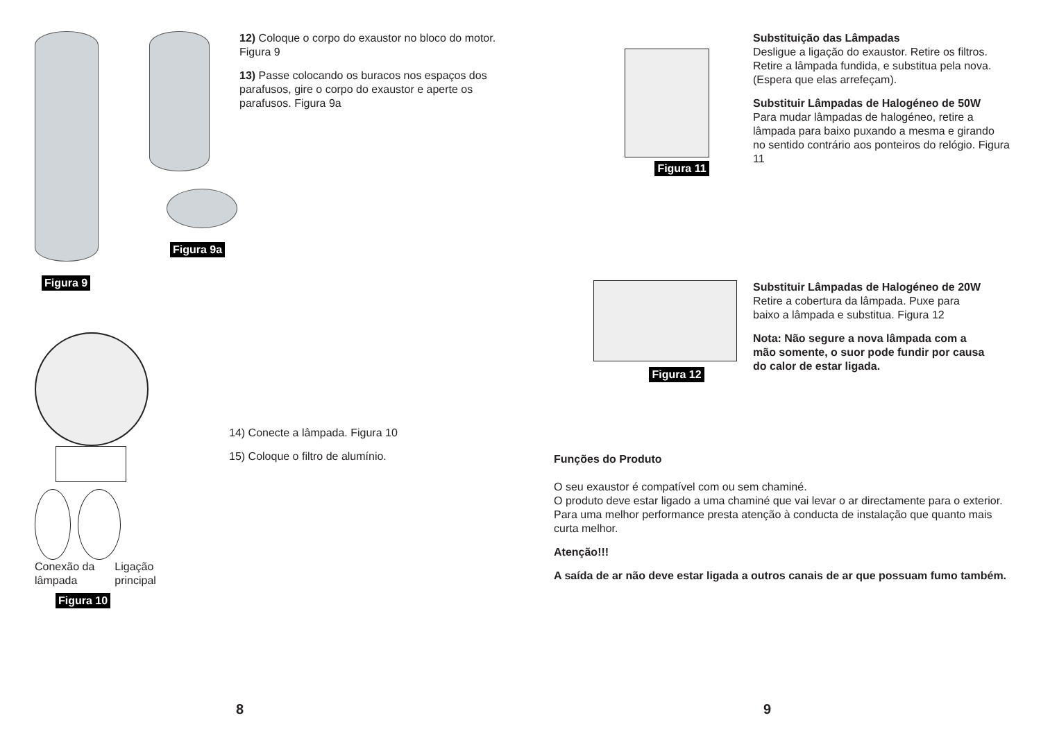Figura 9 Figura 9a
12) Coloque o corpo do exaustor no bloco do motor. Figura 9
13) Passe colocando os buracos nos espaços dos parafusos, gire o corpo do exaustor e aperte os parafusos. Figura 9a
Conexão da lâmpada Ligação principal
Figura 10
14) Conecte a lâmpada. Figura 10
15) Coloque o filtro de alumínio.
8
Figura 11
Substituição das Lâmpadas
Desligue a ligação do exaustor. Retire os filtros. Retire a lâmpada fundida, e substitua pela nova. (Espera que elas arrefeçam).
Substituir Lâmpadas de Halogéneo de 50W
Para mudar lâmpadas de halogéneo, retire a lâmpada para baixo puxando a mesma e girando no sentido contrário aos ponteiros do relógio. Figura 11
Figura 12
Substituir Lâmpadas de Halogéneo de 20W
Retire a cobertura da lâmpada. Puxe para baixo a lâmpada e substitua. Figura 12
Nota: Não segure a nova lâmpada com a mão somente, o suor pode fundir por causa do calor de estar ligada.
Funções do Produto
O seu exaustor é compatível com ou sem chaminé.
O produto deve estar ligado a uma chaminé que vai levar o ar directamente para o exterior. Para uma melhor performance presta atenção à conducta de instalação que quanto mais curta melhor.
Atenção!!!
A saída de ar não deve estar ligada a outros canais de ar que possuam fumo também.
9